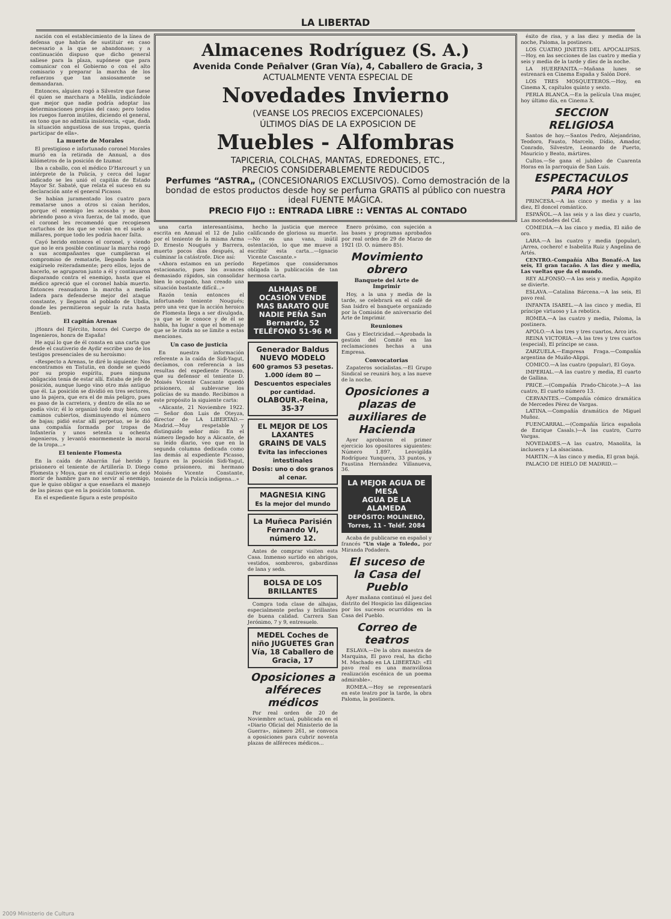LA LIBERTAD
nación con el establecimiento de la línea de defensa que habría de sustituir en caso necesario a la que se abandonase; y a continuación dispuso que dicho general saliese para la plaza, supónese que para comunicar con el Gobierno o con el alto comisario y preparar la marcha de los refuerzos que tan ansiosamente se demandaran.
Entonces, alguien rogó a Silvestre que fuese él quien se marchara a Melilla, indicándole que mejor que nadie podría adoptar las determinaciones propias del caso; pero todos los ruegos fueron inútiles, diciendo el general, en tono que no admitía insistencia, «que, dada la situación angustiosa de sus tropas, quería participar de ella».
La muerte de Morales
El prestigioso e infortunado coronel Morales murió en la retirada de Annual, a dos kilómetros de la posición de Izumar.
Iba a caballo, con el médico D'Harcourt y un intérprete de la Policía, y cerca del lugar indicado se les unió el capitán de Estado Mayor Sr. Sabaté, que relata el suceso en su declaración ante el general Picasso.
Se habían juramentado los cuatro para rematarse unos a otros si caían heridos, porque el enemigo les acosaba y se iban abriendo paso a viva fuerza, de tal modo, que el coronel les recomendó que recogiesen cartuchos de los que se veían en el suelo a millares, porque todo les podría hacer falta.
Cayó herido entonces el coronel, y viendo que no le era posible continuar la marcha rogó a sus acompañantes que cumplieran el compromiso de rematarle, llegando hasta a exigírselo reiteradamente; pero ellos, lejos de hacerlo, se agruparon junto a él y continuaron disparando contra el enemigo, hasta que el médico apreció que el coronel había muerto. Entonces reanudaron la marcha a media ladera para defenderse mejor del ataque constante, y llegaron al poblado de Ubdia, donde les permitieron seguir la ruta hasta Bentieb.
El capitán Arenas
¡Honra del Ejército, honra del Cuerpo de Ingenieros, honra de España!
He aquí lo que de él consta en una carta que desde el cautiverio de Aydir escribe uno de los testigos presenciales de su heroísmo:
«Respecto a Arenas, te diré lo siguiente: Nos encontramos en Tistutin, en donde se quedó por su propio espíritu, pues ninguna obligación tenía de estar allí. Estaba de jefe de posición, aunque luego vino otro más antiguo que él. La posición se dividió en tres sectores, uno la pajera, que era el de más peligro, pues es paso de la carretera, y dentro de ella no se podía vivir; él lo organizó todo muy bien, con caminos cubiertos, disminuyendo el número de bajas; pidió estar allí perpetuo, se le dió una compañía formada por tropas de Infantería y unos setenta u ochenta ingenieros, y levantó enormemente la moral de la tropa...»
El teniente Flomesta
En la caída de Abarrán fué herido y prisionero el teniente de Artillería D. Diego Flomesta y Moya, que en el cautiverio se dejó morir de hambre para no servir al enemigo, que le quiso obligar a que enseñara el manejo de las piezas que en la posición tomaron.
En el expediente figura a este propósito
Almacenes Rodríguez (S. A.)
Avenida Conde Peñalver (Gran Vía), 4, Caballero de Gracia, 3
ACTUALMENTE VENTA ESPECIAL DE
Novedades Invierno
(VEANSE LOS PRECIOS EXCEPCIONALES)
ÚLTIMOS DÍAS DE LA EXPOSICION DE
Muebles - Alfombras
TAPICERIA, COLCHAS, MANTAS, EDREDONES, ETC.,
PRECIOS CONSIDERABLEMENTE REDUCIDOS
Perfumes “ASTRA„ (CONCESIONARIOS EXCLUSIVOS). Como demostración de la bondad de estos productos desde hoy se perfuma GRATIS al público con nuestra ideal FUENTE MÁGICA.
PRECIO FIJO :: ENTRADA LIBRE :: VENTAS AL CONTADO
una carta interesantísima, escrita en Annual el 12 de Julio por el teniente de la misma Arma D. Ernesto Nougués y Barrera, muerto pocos días después, al culminar la catástrofe. Dice así:
«Ahora estamos en un período estacionario, pues los avances demasiado rápidos, sin consolidar bien lo ocupado, han creado una situación bastante difícil...»
Razón tenía entonces el infortunado teniente Nougués; pero una vez que la acción heroica de Flomesta llega a ser divulgada, ya que se le conoce y de él se habla, ha lugar a que el homenaje que se le rinda no se limite a estas menciones.
Un caso de justicia
En nuestra información referente a la caída de Sidi-Yagut, decíamos, con referencia a las resultas del expediente Picasso, que su defensor el teniente D. Moisés Vicente Cascante quedó prisionero, al sublevarse los policías de su mando. Recibimos a este propósito la siguiente carta:
«Alicante, 21 Noviembre 1922. — Señor don Luis de Oteyza, director de LA LIBERTAD.—Madrid.—Muy respetable y distinguido señor mío: En el número llegado hoy a Alicante, de su leído diario, veo que en la segunda columna dedicada como las demás al expediente Picasso, figura en la posición Sidi-Yagut, como prisionero, mi hermano Moisés Vicente Constante, teniente de la Policía indígena...»
hecho la justicia que merece calificando de gloriosa su muerte.—No es una vana, inútil ostentación, lo que me mueve a escribir esta carta...—Ignacio Vicente Cascante.»
Repetimos que consideramos obligada la publicación de tan hermosa carta.
ALHAJAS DE OCASIÓN VENDE MAS BARATO QUE NADIE PEÑA San Bernardo, 52 TELÉFONO 51-96 M
Generador Baldus
NUEVO MODELO
600 gramos 53 pesetas. 1.000 ídem 80 —
Descuentos especiales por cantidad.
OLABOUR.-Reina, 35-37
EL MEJOR DE LOS LAXANTES
GRAINS DE VALS
Evita las infecciones intestinales
Dosis: uno o dos granos al cenar.
MAGNESIA KING
Es la mejor del mundo
La Muñeca Parisién Fernando VI, número 12.
Antes de comprar visiten esta Casa. Inmenso surtido en abrigos, vestidos, sombreros, gabardinas de lana y seda.
BOLSA DE LOS BRILLANTES
Compra toda clase de alhajas, especialmente perlas y brillantes de buena calidad. Carrera San Jerónimo, 7 y 9, entresuelo.
MEDEL Coches de niño JUGUETES Gran Vía, 18 Caballero de Gracia, 17
Oposiciones a alféreces médicos
Por real orden de 20 de Noviembre actual, publicada en el «Diario Oficial del Ministerio de la Guerra», número 261, se convoca a oposiciones para cubrir noventa plazas de alféreces médicos...
Enero próximo, con sujeción a las bases y programas aprobados por real orden de 29 de Marzo de 1921 (D. O. número 85).
Movimiento obrero
Banquete del Arte de Imprimir
Hoy, a la una y media de la tarde, se celebrará en el café de San Isidro el banquete organizado por la Comisión de aniversario del Arte de Imprimir.
Reuniones
Gas y Electricidad.—Aprobada la gestión del Comité en las reclamaciones hechas a una Empresa.
Convocatorias
Zapateros socialistas.—El Grupo Sindical se reunirá hoy, a las nueve de la noche.
Oposiciones a plazas de auxiliares de Hacienda
Ayer aprobaron el primer ejercicio los opositores siguientes: Número 1.897, Leovigilda Rodríguez Yunquera, 33 puntos, y Faustina Hernández Villanueva, 36.
LA MEJOR AGUA DE MESA
AGUA DE LA ALAMEDA
DEPÓSITO: MOLINERO, Torres, 11 - Teléf. 2084
Acaba de publicarse en español y francés “Un viaje a Toledo„ por Miranda Podadera.
El suceso de la Casa del Pueblo
Ayer mañana continuó el juez del distrito del Hospicio las diligencias por los sucesos ocurridos en la Casa del Pueblo.
Correo de teatros
ESLAVA.—De la obra maestra de Marquina, El pavo real, ha dicho M. Machado en LA LIBERTAD: «El pavo real es una maravillosa realización escénica de un poema admirable».
ROMEA.—Hoy se representará en este teatro por la tarde, la obra Paloma, la postinera.
éxito de risa, y a las diez y media de la noche, Paloma, la postinera.
LOS CUATRO JINETES DEL APOCALIPSIS.—Hoy, en las secciones de las cuatro y media y seis y media de la tarde y diez de la noche.
LA HUERFANITA.—Mañana lunes se estrenará en Cinema España y Salón Doré.
LOS TRES MOSQUETEROS.—Hoy, en Cinema X, capítulos quinto y sexto.
PERLA BLANCA.—En la película Una mujer, hoy último día, en Cinema X.
SECCION RELIGIOSA
Santos de hoy.—Santos Pedro, Alejandrino, Teodoro, Fausto, Marcelo, Dídio, Amador, Conrado, Silvestre, Leonardo de Puerto, Mauricio y Beato, mártires.
Cultos.—Se gana el jubileo de Cuarenta Horas en la parroquia de San Luis.
ESPECTACULOS PARA HOY
PRINCESA.—A las cinco y media y a las diez, El doncel romántico.
ESPAÑOL.—A las seis y a las diez y cuarto, Las mocedades del Cid.
COMEDIA.—A las cinco y media, El niño de oro.
LARA.—A las cuatro y media (popular), ¡Arrea, cochero! e Isabelita Ruiz y Angelina de Artés.
CENTRO.-Compañía Alba Bonafé.-A las seis, El gran tacaño. A las diez y media, Las vueltas que da el mundo.
REY ALFONSO.—A las seis y media, Agapito se divierte.
ESLAVA.—Catalina Bárcena.—A las seis, El pavo real.
INFANTA ISABEL.—A las cinco y media, El príncipe virtuoso y La rebotica.
ROMEA.—A las cuatro y media, Paloma, la postinera.
APOLO.—A las tres y tres cuartos, Arco iris.
REINA VICTORIA.—A las tres y tres cuartos (especial), El príncipe se casa.
ZARZUELA.—Empresa Fraga.—Compañía argentina de Muiño-Alippi.
COMICO.—A las cuatro (popular), El Goya.
IMPERIAL.—A las cuatro y media, El cuarto de Gallina.
PRICE.—(Compañía Prado-Chicote.)—A las cuatro, El cuarto número 13.
CERVANTES.—Compañía cómico dramática de Mercedes Pérez de Vargas.
LATINA.—Compañía dramática de Miguel Muñoz.
FUENCARRAL.—(Compañía lírica española de Enrique Casals.)—A las cuatro, Curro Vargas.
NOVEDADES.—A las cuatro, Manolita, la inclusera y La alsaciana.
MARTIN.—A las cinco y media, El gran bajá.
PALACIO DE HIELO DE MADRID.—
2009 Ministerio de Cultura